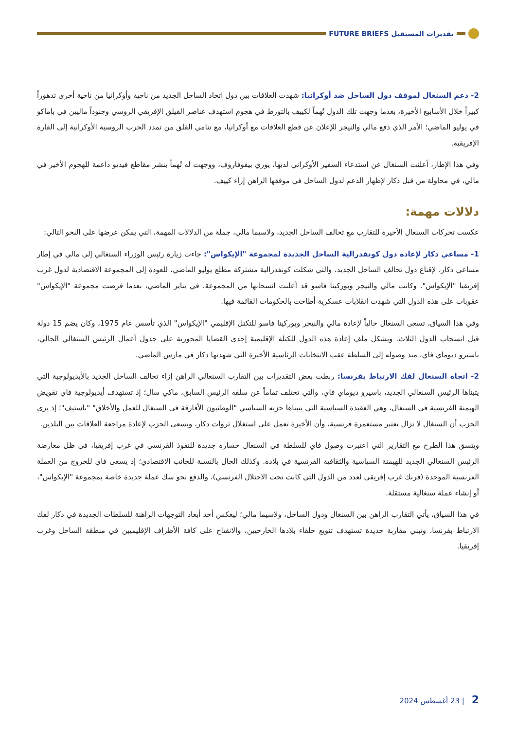تقديرات المستقبل FUTURE BRIEFS
2- دعم السنغال لموقف دول الساحل ضد أوكرانيا: شهدت العلاقات بين دول اتحاد الساحل الجديد من ناحية وأوكرانيا من ناحية أخرى تدهوراً كبيراً خلال الأسابيع الأخيرة، بعدما وجهت تلك الدول تُهماً لكييف بالتورط في هجوم استهدف عناصر الفيلق الإفريقي الروسي وجنوداً ماليين في باماكو في يوليو الماضي؛ الأمر الذي دفع مالي والنيجر للإعلان عن قطع العلاقات مع أوكرانيا، مع تنامي القلق من تمدد الحرب الروسية الأوكرانية إلى القارة الإفريقية.
وفي هذا الإطار، أعلنت السنغال عن استدعاء السفير الأوكراني لديها، يوري بيفوفاروف، ووجهت له تُهماً بنشر مقاطع فيديو داعمة للهجوم الأخير في مالي، في محاولة من قبل دكار لإظهار الدعم لدول الساحل في موقفها الراهن إزاء كييف.
دلالات مهمة:
عكست تحركات السنغال الأخيرة للتقارب مع تحالف الساحل الجديد، ولاسيما مالي، جملة من الدلالات المهمة، التي يمكن عرضها على النحو التالي:
1- مساعي دكار لإعادة دول كونفدرالية الساحل الجديدة لمجموعة "الإيكواس": جاءت زيارة رئيس الوزراء السنغالي إلى مالي في إطار مساعي دكار، لإقناع دول تحالف الساحل الجديد، والتي شكلت كونفدرالية مشتركة مطلع يوليو الماضي، للعودة إلى المجموعة الاقتصادية لدول غرب إفريقيا "الإيكواس". وكانت مالي والنيجر وبوركينا فاسو قد أعلنت انسحابها من المجموعة، في يناير الماضي، بعدما فرضت مجموعة "الإيكواس" عقوبات على هذه الدول التي شهدت انقلابات عسكرية أطاحت بالحكومات القائمة فيها.
وفي هذا السياق، تسعى السنغال حالياً لإعادة مالي والنيجر وبوركينا فاسو للتكتل الإقليمي "الإيكواس" الذي تأسس عام 1975، وكان يضم 15 دولة قبل انسحاب الدول الثلاث. ويشكل ملف إعادة هذه الدول للكتلة الإقليمية إحدى القضايا المحورية على جدول أعمال الرئيس السنغالي الحالي، باسيرو ديوماي فاي، منذ وصوله إلى السلطة عقب الانتخابات الرئاسية الأخيرة التي شهدتها دكار في مارس الماضي.
2- اتجاه السنغال لفك الارتباط بفرنسا: ربطت بعض التقديرات بين التقارب السنغالي الراهن إزاء تحالف الساحل الجديد بالأيديولوجية التي يتبناها الرئيس السنغالي الجديد، باسيرو ديوماي فاي، والتي تختلف تماماً عن سلفه الرئيس السابق، ماكي سال؛ إذ تستهدف أيديولوجية فاي تقويض الهيمنة الفرنسية في السنغال، وهي العقيدة السياسية التي يتبناها حزبه السياسي "الوطنيون الأفارقة في السنغال للعمل والأخلاق" "باستيف"؛ إذ يرى الحزب أن السنغال لا تزال تعتبر مستعمرة فرنسية، وأن الأخيرة تعمل على استغلال ثروات دكار، ويسعى الحزب لإعادة مراجعة العلاقات بين البلدين.
ويتسق هذا الطرح مع التقارير التي اعتبرت وصول فاي للسلطة في السنغال خسارة جديدة للنفوذ الفرنسي في غرب إفريقيا، في ظل معارضة الرئيس السنغالي الجديد للهيمنة السياسية والثقافية الفرنسية في بلاده. وكذلك الحال بالنسبة للجانب الاقتصادي؛ إذ يسعى فاي للخروج من العملة الفرنسية الموحدة (فرنك غرب إفريقي لعدد من الدول التي كانت تحت الاحتلال الفرنسي)، والدفع نحو سك عملة جديدة خاصة بمجموعة "الإيكواس"، أو إنشاء عملة سنغالية مستقلة.
في هذا السياق، يأتي التقارب الراهن بين السنغال ودول الساحل، ولاسيما مالي؛ ليعكس أحد أبعاد التوجهات الراهنة للسلطات الجديدة في دكار لفك الارتباط بفرنسا، وتبني مقاربة جديدة تستهدف تنويع حلفاء بلادها الخارجيين، والانفتاح على كافة الأطراف الإقليميين في منطقة الساحل وغرب إفريقيا.
2 | 23 أغسطس 2024